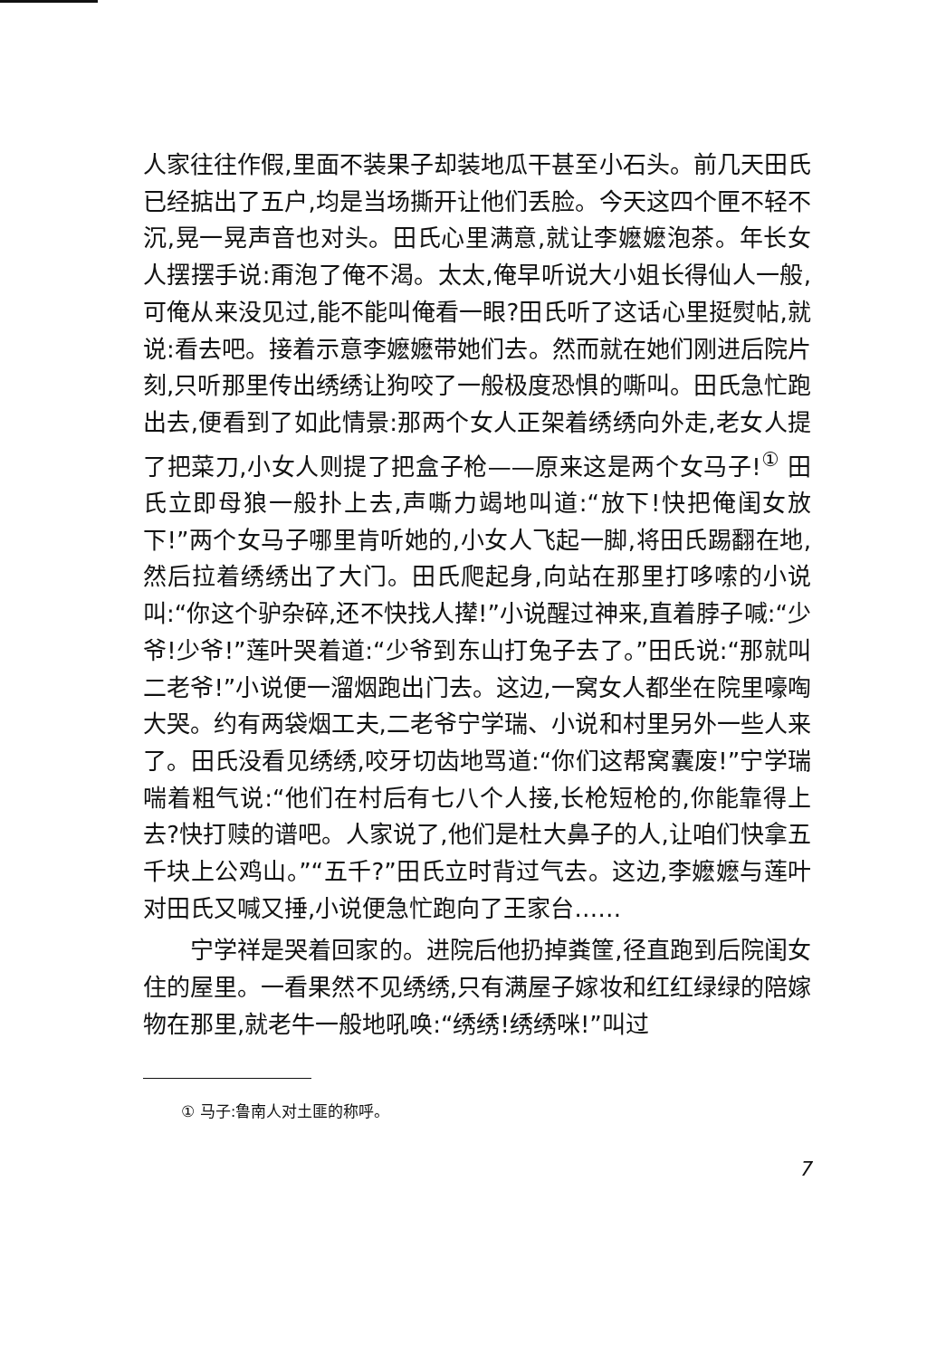人家往往作假,里面不装果子却装地瓜干甚至小石头。前几天田氏已经掂出了五户,均是当场撕开让他们丢脸。今天这四个匣不轻不沉,晃一晃声音也对头。田氏心里满意,就让李嬷嬷泡茶。年长女人摆摆手说:甭泡了俺不渴。太太,俺早听说大小姐长得仙人一般,可俺从来没见过,能不能叫俺看一眼?田氏听了这话心里挺熨帖,就说:看去吧。接着示意李嬷嬷带她们去。然而就在她们刚进后院片刻,只听那里传出绣绣让狗咬了一般极度恐惧的嘶叫。田氏急忙跑出去,便看到了如此情景:那两个女人正架着绣绣向外走,老女人提了把菜刀,小女人则提了把盒子枪——原来这是两个女马子!<sup>①</sup> 田氏立即母狼一般扑上去,声嘶力竭地叫道:“放下!快把俺闺女放下!”两个女马子哪里肯听她的,小女人飞起一脚,将田氏踢翻在地,然后拉着绣绣出了大门。田氏爬起身,向站在那里打哆嗦的小说叫:“你这个驴杂碎,还不快找人撵!”小说醒过神来,直着脖子喊:“少爷!少爷!”莲叶哭着道:“少爷到东山打兔子去了。”田氏说:“那就叫二老爷!”小说便一溜烟跑出门去。这边,一窝女人都坐在院里嚎啕大哭。约有两袋烟工夫,二老爷宁学瑞、小说和村里另外一些人来了。田氏没看见绣绣,咬牙切齿地骂道:“你们这帮窝囊废!”宁学瑞喘着粗气说:“他们在村后有七八个人接,长枪短枪的,你能靠得上去?快打赎的谱吧。人家说了,他们是杜大鼻子的人,让咱们快拿五千块上公鸡山。”“五千?”田氏立时背过气去。这边,李嬷嬷与莲叶对田氏又喊又捶,小说便急忙跑向了王家台……
宁学祥是哭着回家的。进院后他扔掉粪筐,径直跑到后院闺女住的屋里。一看果然不见绣绣,只有满屋子嫁妆和红红绿绿的陪嫁物在那里,就老牛一般地吼唤:“绣绣!绣绣咪!”叫过
① 马子:鲁南人对土匪的称呼。
7